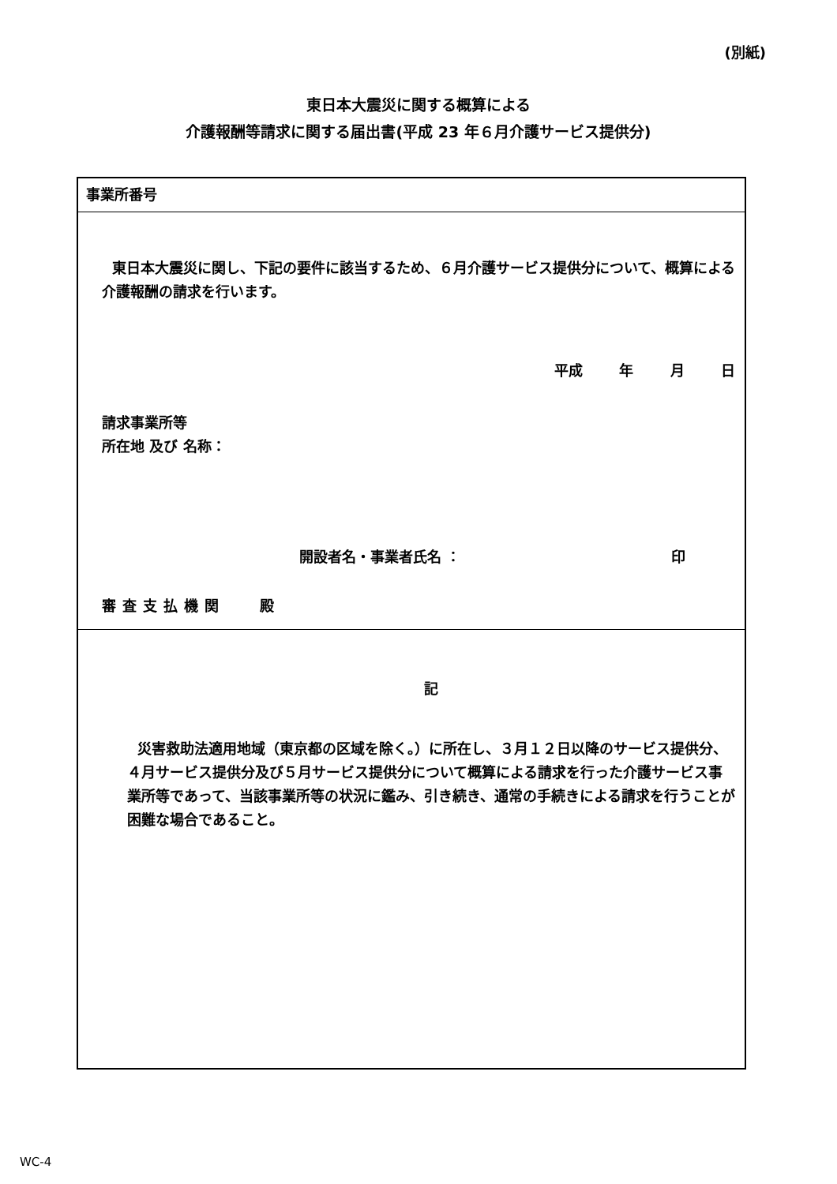(別紙)
東日本大震災に関する概算による
介護報酬等請求に関する届出書(平成 23 年６月介護サービス提供分)
| 事業所番号 |
| 東日本大震災に関し、下記の要件に該当するため、６月介護サービス提供分について、概算による介護報酬の請求を行います。 平成 年 月 日 請求事業所等 所在地 及び 名称： 開設者名・事業者氏名 ： 印 審査支払機関 殿 |
| 記 災害救助法適用地域（東京都の区域を除く。）に所在し、３月１２日以降のサービス提供分、４月サービス提供分及び５月サービス提供分について概算による請求を行った介護サービス事業所等であって、当該事業所等の状況に鑑み、引き続き、通常の手続きによる請求を行うことが困難な場合であること。 |
WC-4